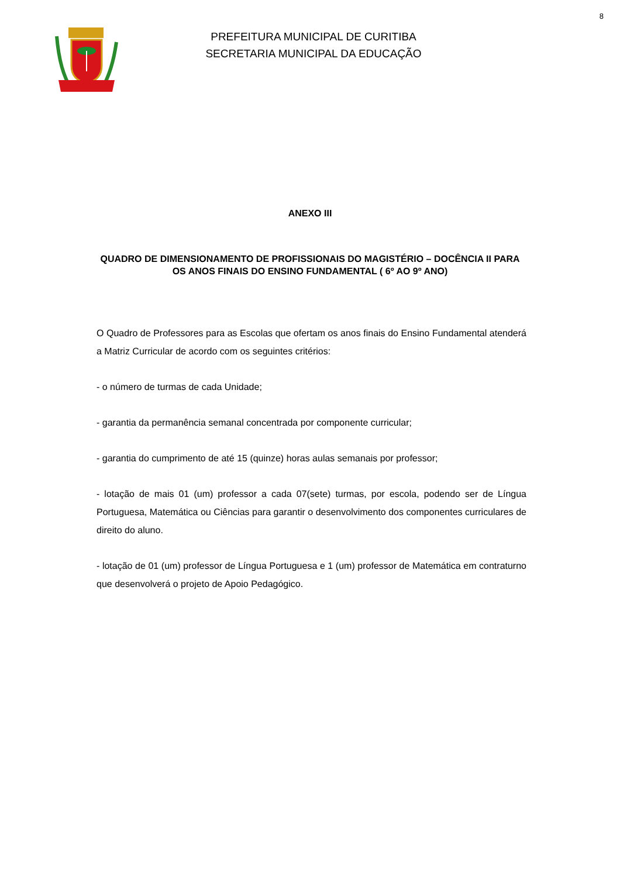8
PREFEITURA MUNICIPAL DE CURITIBA
SECRETARIA MUNICIPAL DA EDUCAÇÃO
ANEXO III
QUADRO DE DIMENSIONAMENTO DE PROFISSIONAIS DO MAGISTÉRIO – DOCÊNCIA II PARA OS ANOS FINAIS DO ENSINO FUNDAMENTAL ( 6º AO 9º ANO)
O Quadro de Professores para as Escolas que ofertam os anos finais do Ensino Fundamental atenderá a Matriz Curricular de acordo com os seguintes critérios:
- o número de turmas de cada Unidade;
- garantia da permanência semanal concentrada por componente curricular;
- garantia do cumprimento de até 15 (quinze) horas aulas semanais por professor;
- lotação de mais 01 (um) professor a cada 07(sete) turmas, por escola, podendo ser de Língua Portuguesa, Matemática ou Ciências para garantir o desenvolvimento dos componentes curriculares de direito do aluno.
- lotação de 01 (um) professor de Língua Portuguesa e 1 (um) professor de Matemática em contraturno que desenvolverá o projeto de Apoio Pedagógico.